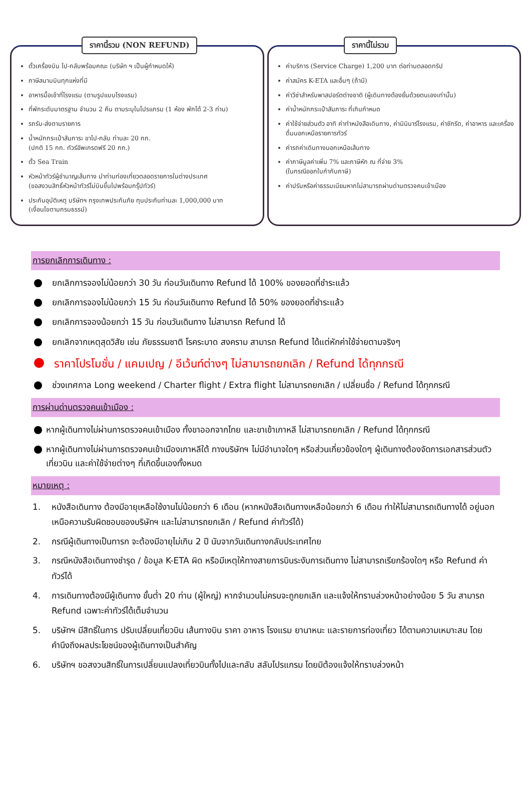ราคานี้รวม (NON REFUND)
ตั๋วเครื่องบิน ไป-กลับพร้อมคณะ (บริษัท ฯ เป็นผู้กำหนดให้)
ภาษีสนามบินทุกแห่งที่มี
อาหารมื้อเช้าที่โรงแรม (ตามรูปแบบโรงแรม)
ที่พักระดับมาตรฐาน จำนวน 2 คืน ตามระบุในโปรแกรม (1 ห้อง พักได้ 2-3 ท่าน)
รถรับ-ส่งตามรายการ
น้ำหนักกระเป๋าสัมภาระ ขาไป-กลับ ท่านละ 20 กก.
(ปกติ 15 กก. ทัวร์อัพเกรดฟรี 20 กก.)
ตั๋ว Sea Train
หัวหน้าทัวร์ผู้ชำนาญเส้นทาง นำท่านท่องเที่ยวตลอดรายการในต่างประเทศ
(ขอสงวนสิทธิ์หัวหน้าทัวร์ไม่บินขึ้นไปพร้อมกรุ๊ปทัวร์)
ประกันอุบัติเหตุ บริษัทฯ กรุงเทพประกันภัย ทุนประกันท่านละ 1,000,000 บาท
(เงื่อนไขตามกรมธรรม์)
ราคานี้ไม่รวม
ค่าบริการ (Service Charge) 1,200 บาท ต่อท่านตลอดทริป
ค่าสมัคร K-ETA และอื่นๆ (ถ้ามี)
ค่าวีซ่าสำหรับพาสปอร์ตต่างชาติ (ผู้เดินทางต้องยื่นด้วยตนเองเท่านั้น)
ค่าน้ำหนักกระเป๋าสัมภาระ ที่เกินกำหนด
ค่าใช้จ่ายส่วนตัว อาทิ ค่าทำหนังสือเดินทาง, ค่ามินิบาร์โรงแรม, ค่าซักรีด, ค่าอาหาร และเครื่องดื่มนอกเหนือรายการทัวร์
ค่ารถค่าเดินทางนอกเหนือเส้นทาง
ค่าภาษีมูลค่าเพิ่ม 7% และภาษีหัก ณ ที่จ่าย 3%
(ในกรณีออกใบกำกับภาษี)
ค่าปรับหรือค่าธรรมเนียมหากไม่สามารถผ่านด่านตรวจคนเข้าเมือง
การยกเลิกการเดินทาง :
ยกเลิกการจองไม่น้อยกว่า 30 วัน ก่อนวันเดินทาง Refund ได้ 100% ของยอดที่ชำระแล้ว
ยกเลิกการจองไม่น้อยกว่า 15 วัน ก่อนวันเดินทาง Refund ได้ 50% ของยอดที่ชำระแล้ว
ยกเลิกการจองน้อยกว่า 15 วัน ก่อนวันเดินทาง ไม่สามารถ Refund ได้
ยกเลิกจากเหตุสุดวิสัย เช่น ภัยธรรมชาติ โรคระบาด สงคราม สามารถ Refund ได้แต่หักค่าใช้จ่ายตามจริงๆ
ราคาโปรโมชั่น / แคมเปญ / อีเว้นท์ต่างๆ ไม่สามารถยกเลิก / Refund ได้ทุกกรณี
ช่วงเทศกาล Long weekend / Charter flight / Extra flight ไม่สามารถยกเลิก / เปลี่ยนชื่อ / Refund ได้ทุกกรณี
การผ่านด่านตรวจคนเข้าเมือง :
หากผู้เดินทางไม่ผ่านการตรวจคนเข้าเมือง ทั้งขาออกจากไทย และขาเข้าเกาหลี ไม่สามารถยกเลิก / Refund ได้ทุกกรณี
หากผู้เดินทางไม่ผ่านการตรวจคนเข้าเมืองเกาหลีใต้ ทางบริษัทฯ ไม่มีอำนาจใดๆ หรือส่วนเกี่ยวข้องใดๆ ผู้เดินทางต้องจัดการเอกสารส่วนตัว เที่ยวบิน และค่าใช้จ่ายต่างๆ ที่เกิดขึ้นเองทั้งหมด
หมายเหตุ :
1. หนังสือเดินทาง ต้องมีอายุเหลือใช้งานไม่น้อยกว่า 6 เดือน (หากหนังสือเดินทางเหลือน้อยกว่า 6 เดือน ทำให้ไม่สามารถเดินทางได้ อยู่นอกเหนือความรับผิดชอบของบริษัทฯ และไม่สามารถยกเลิก / Refund ค่าทัวร์ได้)
2. กรณีผู้เดินทางเป็นทารก จะต้องมีอายุไม่เกิน 2 ปี นับจากวันเดินทางกลับประเทศไทย
3. กรณีหนังสือเดินทางชำรุด / ข้อมูล K-ETA ผิด หรือมีเหตุให้ทางสายการบินระงับการเดินทาง ไม่สามารถเรียกร้องใดๆ หรือ Refund ค่าทัวร์ได้
4. การเดินทางต้องมีผู้เดินทาง ขั้นต่ำ 20 ท่าน (ผู้ใหญ่) หากจำนวนไม่ครบจะถูกยกเลิก และแจ้งให้ทราบล่วงหน้าอย่างน้อย 5 วัน สามารถ Refund เฉพาะค่าทัวร์ได้เต็มจำนวน
5. บริษัทฯ มีสิทธิ์ในการ ปรับเปลี่ยนเที่ยวบิน เส้นทางบิน ราคา อาหาร โรงแรม ยานาหนะ และรายการท่องเที่ยว ได้ตามความเหมาะสม โดยคำนึงถึงผลประโยชน์ของผู้เดินทางเป็นสำคัญ
6. บริษัทฯ ขอสงวนสิทธิ์ในการเปลี่ยนแปลงเที่ยวบินทั้งไปและกลับ สลับโปรแกรม โดยมิต้องแจ้งให้ทราบล่วงหน้า